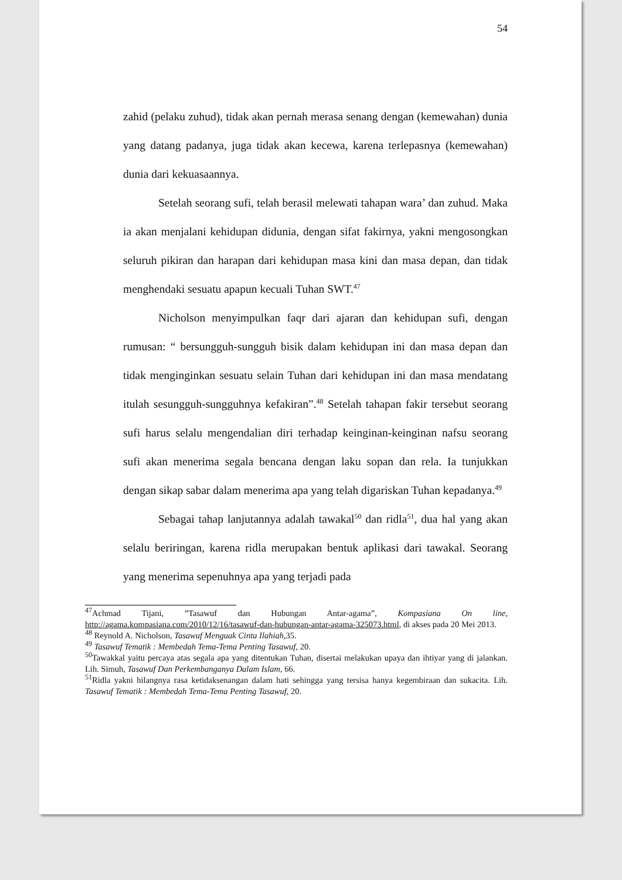54
zahid (pelaku zuhud), tidak akan pernah merasa senang dengan (kemewahan) dunia yang datang padanya, juga tidak akan kecewa, karena terlepasnya (kemewahan) dunia dari kekuasaannya.
Setelah seorang sufi, telah berasil melewati tahapan wara’ dan zuhud. Maka ia akan menjalani kehidupan didunia, dengan sifat fakirnya, yakni mengosongkan seluruh pikiran dan harapan dari kehidupan masa kini dan masa depan, dan tidak menghendaki sesuatu apapun kecuali Tuhan SWT.<sup>47</sup>
Nicholson menyimpulkan faqr dari ajaran dan kehidupan sufi, dengan rumusan: “ bersungguh-sungguh bisik dalam kehidupan ini dan masa depan dan tidak menginginkan sesuatu selain Tuhan dari kehidupan ini dan masa mendatang itulah sesungguh-sungguhnya kefakiran”.<sup>48</sup> Setelah tahapan fakir tersebut seorang sufi harus selalu mengendalian diri terhadap keinginan-keinginan nafsu seorang sufi akan menerima segala bencana dengan laku sopan dan rela. Ia tunjukkan dengan sikap sabar dalam menerima apa yang telah digariskan Tuhan kepadanya.<sup>49</sup>
Sebagai tahap lanjutannya adalah tawakal<sup>50</sup> dan ridla<sup>51</sup>, dua hal yang akan selalu beriringan, karena ridla merupakan bentuk aplikasi dari tawakal. Seorang yang menerima sepenuhnya apa yang terjadi pada
<sup>47</sup> Achmad Tijani, ”Tasawuf dan Hubungan Antar-agama”, Kompasiana On line, http://agama.kompasiana.com/2010/12/16/tasawuf-dan-hubungan-antar-agama-325073.html, di akses pada 20 Mei 2013.
<sup>48</sup> Reynold A. Nicholson, Tasawuf Menguak Cinta Ilahiah,35.
<sup>49</sup> Tasawuf Tematik : Membedah Tema-Tema Penting Tasawuf, 20.
<sup>50</sup> Tawakkal yaitu percaya atas segala apa yang ditentukan Tuhan, disertai melakukan upaya dan ihtiyar yang di jalankan. Lih. Simuh, Tasawuf Dan Perkembanganya Dalam Islam, 66.
<sup>51</sup> Ridla yakni hilangnya rasa ketidaksenangan dalam hati sehingga yang tersisa hanya kegembiraan dan sukacita. Lih. Tasawuf Tematik : Membedah Tema-Tema Penting Tasawuf, 20.